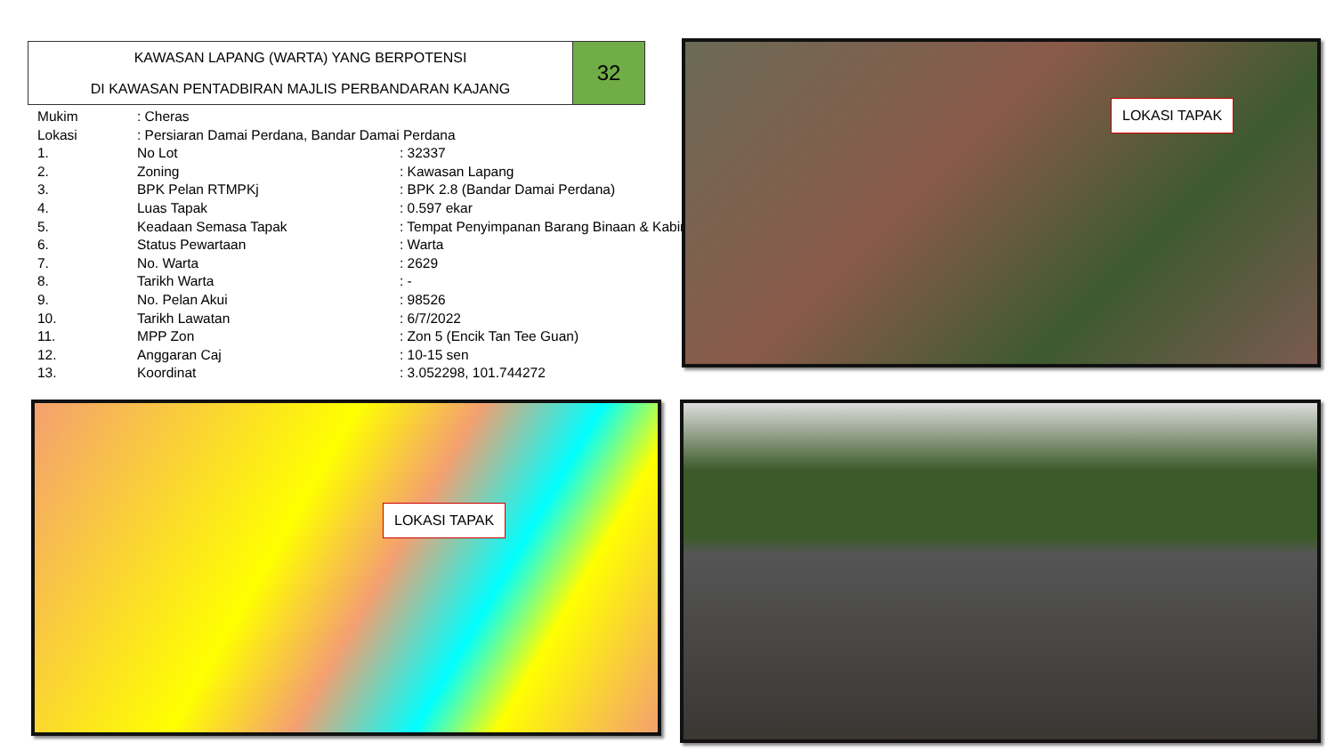KAWASAN LAPANG (WARTA) YANG BERPOTENSI
DI KAWASAN PENTADBIRAN MAJLIS PERBANDARAN KAJANG
32
| Mukim | : Cheras | |
| Lokasi | : Persiaran Damai Perdana, Bandar Damai Perdana | |
| 1. | No Lot | : 32337 |
| 2. | Zoning | : Kawasan Lapang |
| 3. | BPK Pelan RTMPKj | : BPK 2.8 (Bandar Damai Perdana) |
| 4. | Luas Tapak | : 0.597 ekar |
| 5. | Keadaan Semasa Tapak | : Tempat Penyimpanan Barang Binaan & Kabin |
| 6. | Status Pewartaan | : Warta |
| 7. | No. Warta | : 2629 |
| 8. | Tarikh Warta | : - |
| 9. | No. Pelan Akui | : 98526 |
| 10. | Tarikh Lawatan | : 6/7/2022 |
| 11. | MPP Zon | : Zon 5 (Encik Tan Tee Guan) |
| 12. | Anggaran Caj | : 10-15 sen |
| 13. | Koordinat | : 3.052298, 101.744272 |
LOKASI TAPAK
LOKASI TAPAK